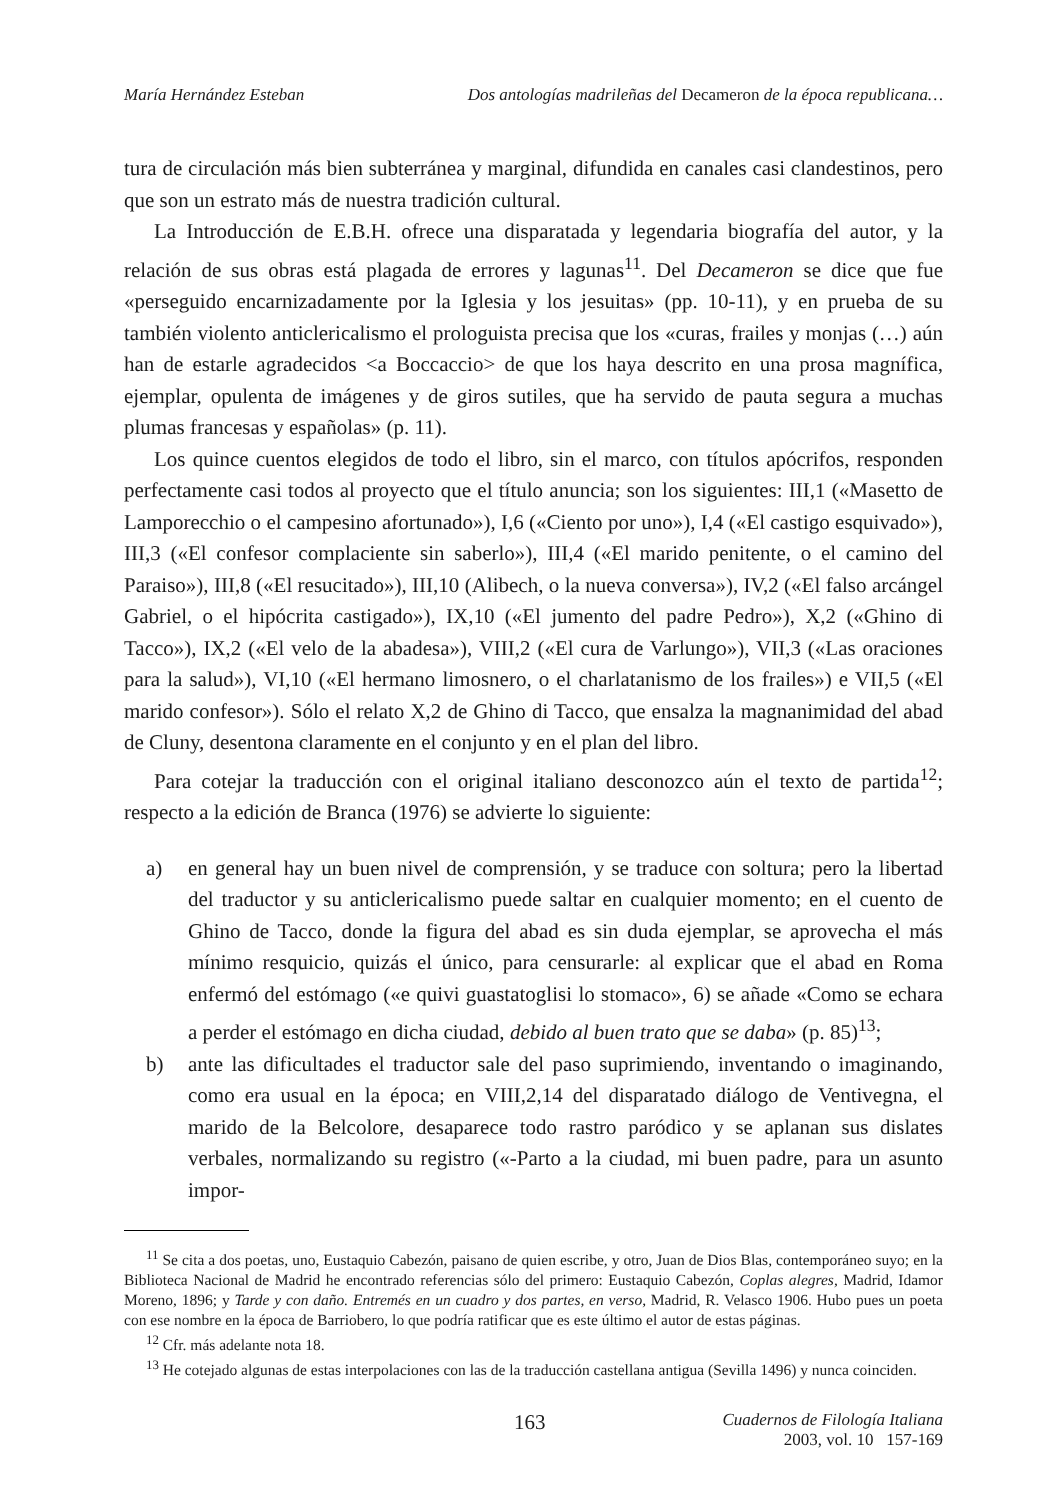María Hernández Esteban Dos antologías madrileñas del Decameron de la época republicana…
tura de circulación más bien subterránea y marginal, difundida en canales casi clandestinos, pero que son un estrato más de nuestra tradición cultural.
La Introducción de E.B.H. ofrece una disparatada y legendaria biografía del autor, y la relación de sus obras está plagada de errores y lagunas<sup>11</sup>. Del Decameron se dice que fue «perseguido encarnizadamente por la Iglesia y los jesuitas» (pp. 10-11), y en prueba de su también violento anticlericalismo el prologuista precisa que los «curas, frailes y monjas (…) aún han de estarle agradecidos <a Boccaccio> de que los haya descrito en una prosa magnífica, ejemplar, opulenta de imágenes y de giros sutiles, que ha servido de pauta segura a muchas plumas francesas y españolas» (p. 11).
Los quince cuentos elegidos de todo el libro, sin el marco, con títulos apócrifos, responden perfectamente casi todos al proyecto que el título anuncia; son los siguientes: III,1 («Masetto de Lamporecchio o el campesino afortunado»), I,6 («Ciento por uno»), I,4 («El castigo esquivado»), III,3 («El confesor complaciente sin saberlo»), III,4 («El marido penitente, o el camino del Paraiso»), III,8 («El resucitado»), III,10 (Alibech, o la nueva conversa»), IV,2 («El falso arcángel Gabriel, o el hipócrita castigado»), IX,10 («El jumento del padre Pedro»), X,2 («Ghino di Tacco»), IX,2 («El velo de la abadesa»), VIII,2 («El cura de Varlungo»), VII,3 («Las oraciones para la salud»), VI,10 («El hermano limosnero, o el charlatanismo de los frailes») e VII,5 («El marido confesor»). Sólo el relato X,2 de Ghino di Tacco, que ensalza la magnanimidad del abad de Cluny, desentona claramente en el conjunto y en el plan del libro.
Para cotejar la traducción con el original italiano desconozco aún el texto de partida<sup>12</sup>; respecto a la edición de Branca (1976) se advierte lo siguiente:
a) en general hay un buen nivel de comprensión, y se traduce con soltura; pero la libertad del traductor y su anticlericalismo puede saltar en cualquier momento; en el cuento de Ghino de Tacco, donde la figura del abad es sin duda ejemplar, se aprovecha el más mínimo resquicio, quizás el único, para censurarle: al explicar que el abad en Roma enfermó del estómago («e quivi guastatoglisi lo stomaco», 6) se añade «Como se echara a perder el estómago en dicha ciudad, debido al buen trato que se daba» (p. 85)<sup>13</sup>;
b) ante las dificultades el traductor sale del paso suprimiendo, inventando o imaginando, como era usual en la época; en VIII,2,14 del disparatado diálogo de Ventivegna, el marido de la Belcolore, desaparece todo rastro paródico y se aplanan sus dislates verbales, normalizando su registro («-Parto a la ciudad, mi buen padre, para un asunto impor-
<sup>11</sup> Se cita a dos poetas, uno, Eustaquio Cabezón, paisano de quien escribe, y otro, Juan de Dios Blas, contemporáneo suyo; en la Biblioteca Nacional de Madrid he encontrado referencias sólo del primero: Eustaquio Cabezón, Coplas alegres, Madrid, Idamor Moreno, 1896; y Tarde y con daño. Entremés en un cuadro y dos partes, en verso, Madrid, R. Velasco 1906. Hubo pues un poeta con ese nombre en la época de Barriobero, lo que podría ratificar que es este último el autor de estas páginas.
<sup>12</sup> Cfr. más adelante nota 18.
<sup>13</sup> He cotejado algunas de estas interpolaciones con las de la traducción castellana antigua (Sevilla 1496) y nunca coinciden.
163 Cuadernos de Filología Italiana
2003, vol. 10 157-169